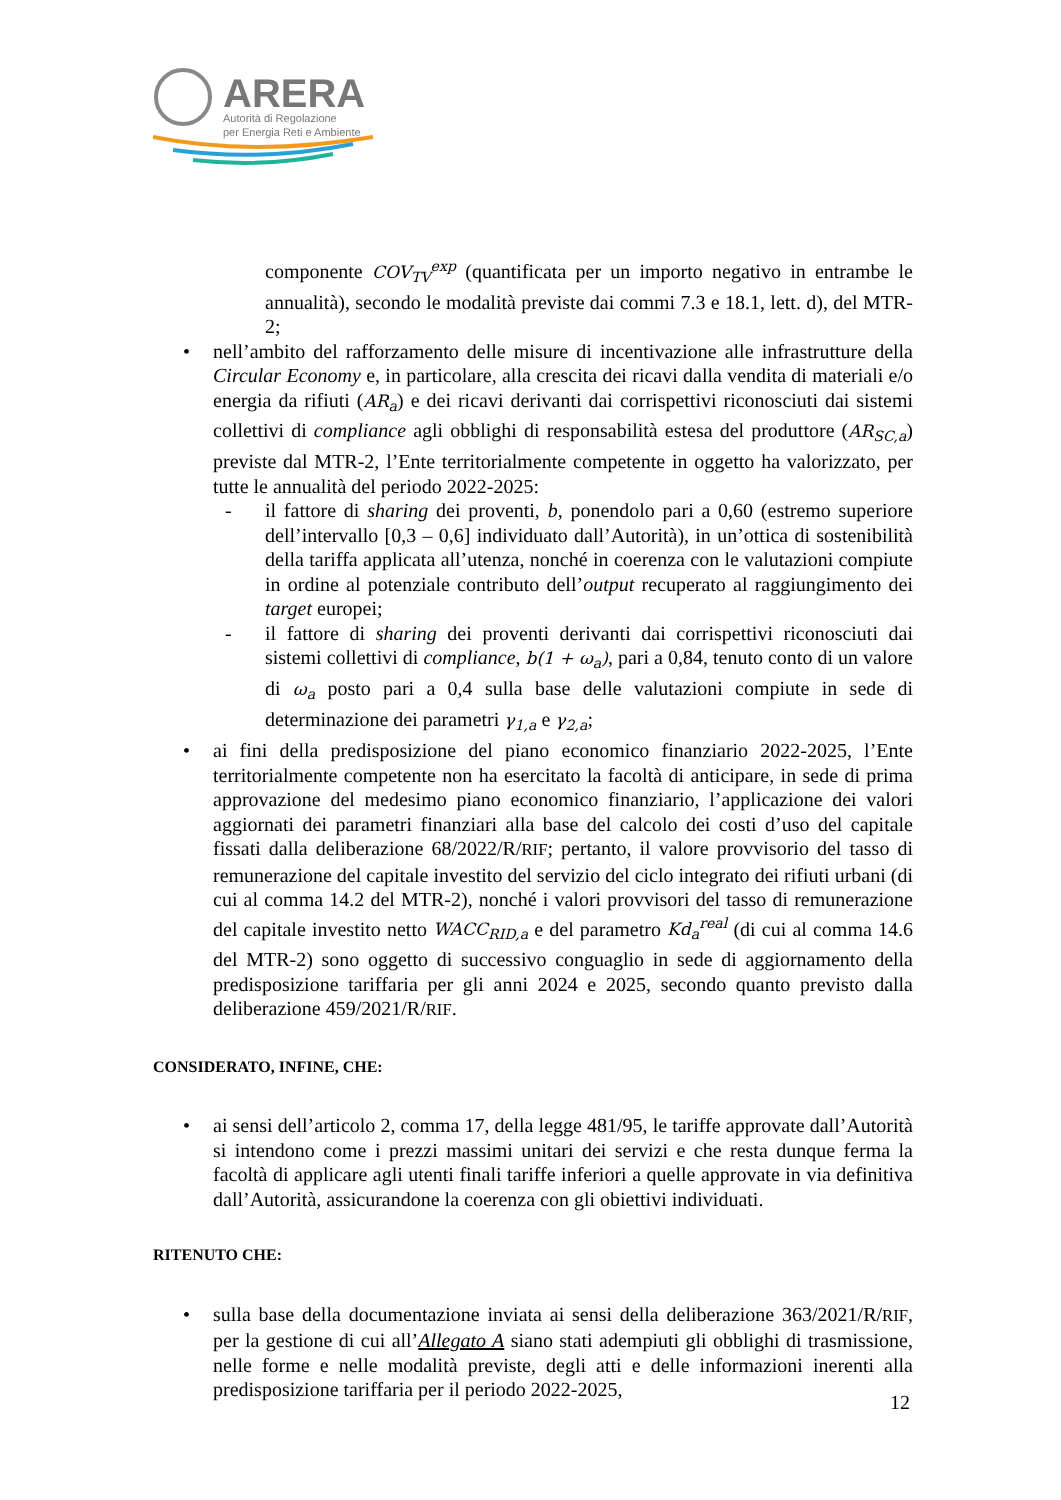ARERA
Autorità di Regolazione
per Energia Reti e Ambiente
componente COV<sub>TV</sub><sup>exp</sup> (quantificata per un importo negativo in entrambe le annualità), secondo le modalità previste dai commi 7.3 e 18.1, lett. d), del MTR-2;
nell’ambito del rafforzamento delle misure di incentivazione alle infrastrutture della Circular Economy e, in particolare, alla crescita dei ricavi dalla vendita di materiali e/o energia da rifiuti (AR<sub>a</sub>) e dei ricavi derivanti dai corrispettivi riconosciuti dai sistemi collettivi di compliance agli obblighi di responsabilità estesa del produttore (AR<sub>SC,a</sub>) previste dal MTR-2, l’Ente territorialmente competente in oggetto ha valorizzato, per tutte le annualità del periodo 2022-2025:
il fattore di sharing dei proventi, b, ponendolo pari a 0,60 (estremo superiore dell’intervallo [0,3 – 0,6] individuato dall’Autorità), in un’ottica di sostenibilità della tariffa applicata all’utenza, nonché in coerenza con le valutazioni compiute in ordine al potenziale contributo dell’output recuperato al raggiungimento dei target europei;
il fattore di sharing dei proventi derivanti dai corrispettivi riconosciuti dai sistemi collettivi di compliance, b(1 + ω<sub>a</sub>), pari a 0,84, tenuto conto di un valore di ω<sub>a</sub> posto pari a 0,4 sulla base delle valutazioni compiute in sede di determinazione dei parametri γ<sub>1,a</sub> e γ<sub>2,a</sub>;
ai fini della predisposizione del piano economico finanziario 2022-2025, l’Ente territorialmente competente non ha esercitato la facoltà di anticipare, in sede di prima approvazione del medesimo piano economico finanziario, l’applicazione dei valori aggiornati dei parametri finanziari alla base del calcolo dei costi d’uso del capitale fissati dalla deliberazione 68/2022/R/RIF; pertanto, il valore provvisorio del tasso di remunerazione del capitale investito del servizio del ciclo integrato dei rifiuti urbani (di cui al comma 14.2 del MTR-2), nonché i valori provvisori del tasso di remunerazione del capitale investito netto WACC<sub>RID,a</sub> e del parametro Kd<sub>a</sub><sup>real</sup> (di cui al comma 14.6 del MTR-2) sono oggetto di successivo conguaglio in sede di aggiornamento della predisposizione tariffaria per gli anni 2024 e 2025, secondo quanto previsto dalla deliberazione 459/2021/R/RIF.
CONSIDERATO, INFINE, CHE:
ai sensi dell’articolo 2, comma 17, della legge 481/95, le tariffe approvate dall’Autorità si intendono come i prezzi massimi unitari dei servizi e che resta dunque ferma la facoltà di applicare agli utenti finali tariffe inferiori a quelle approvate in via definitiva dall’Autorità, assicurandone la coerenza con gli obiettivi individuati.
RITENUTO CHE:
sulla base della documentazione inviata ai sensi della deliberazione 363/2021/R/RIF, per la gestione di cui all’Allegato A siano stati adempiuti gli obblighi di trasmissione, nelle forme e nelle modalità previste, degli atti e delle informazioni inerenti alla predisposizione tariffaria per il periodo 2022-2025,
12